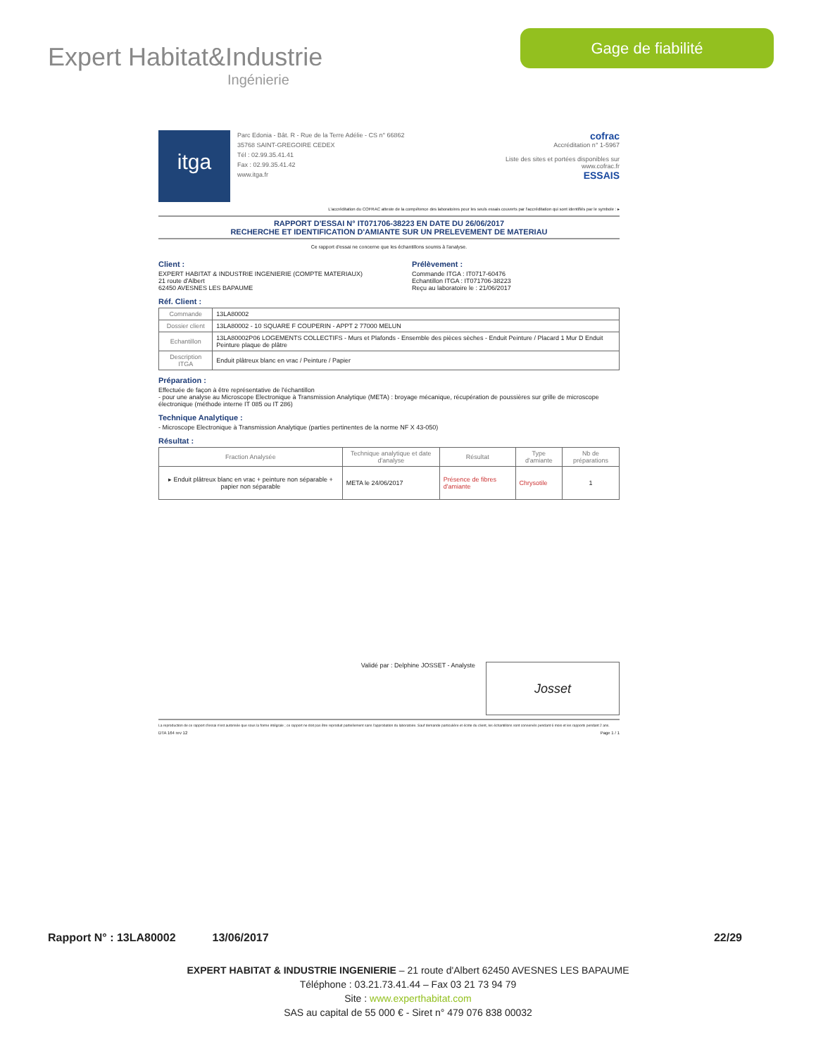Expert Habitat&Industrie
Ingénierie
Gage de fiabilité
itga
Parc Edonia - Bât. R - Rue de la Terre Adélie - CS n° 66862
35768 SAINT-GREGOIRE CEDEX
Tél : 02.99.35.41.41
Fax : 02.99.35.41.42
www.itga.fr
cofrac
Accréditation n° 1-5967
Liste des sites et portées disponibles sur www.cofrac.fr
ESSAIS
L'accréditation du COFRAC atteste de la compétence des laboratoires pour les seuls essais couverts par l'accréditation qui sont identifiés par le symbole : ▸
RAPPORT D'ESSAI N° IT071706-38223 EN DATE DU 26/06/2017
RECHERCHE ET IDENTIFICATION D'AMIANTE SUR UN PRELEVEMENT DE MATERIAU
Ce rapport d'essai ne concerne que les échantillons soumis à l'analyse.
Client :
EXPERT HABITAT & INDUSTRIE INGENIERIE (COMPTE MATERIAUX)
21 route d'Albert
62450 AVESNES LES BAPAUME
Prélèvement :
Commande ITGA : IT0717-60476
Echantillon ITGA : IT071706-38223
Reçu au laboratoire le : 21/06/2017
Réf. Client :
| Commande | 13LA80002 |
| Dossier client | 13LA80002 - 10 SQUARE F COUPERIN - APPT 2 77000 MELUN |
| Echantillon | 13LA80002P06 LOGEMENTS COLLECTIFS - Murs et Plafonds - Ensemble des pièces sèches - Enduit Peinture / Placard 1 Mur D Enduit Peinture plaque de plâtre |
| Description ITGA | Enduit plâtreux blanc en vrac / Peinture / Papier |
Préparation :
Effectuée de façon à être représentative de l'échantillon
- pour une analyse au Microscope Electronique à Transmission Analytique (META) : broyage mécanique, récupération de poussières sur grille de microscope électronique (méthode interne IT 085 ou IT 286)
Technique Analytique :
- Microscope Electronique à Transmission Analytique (parties pertinentes de la norme NF X 43-050)
Résultat :
| Fraction Analysée | Technique analytique et date d'analyse | Résultat | Type d'amiante | Nb de préparations |
| --- | --- | --- | --- | --- |
| ▸ Enduit plâtreux blanc en vrac + peinture non séparable + papier non séparable | META le 24/06/2017 | Présence de fibres d'amiante | Chrysotile | 1 |
Validé par : Delphine JOSSET - Analyste
Josset
La reproduction de ce rapport d'essai n'est autorisée que sous la forme intégrale ; ce rapport ne doit pas être reproduit partiellement sans l'approbation du laboratoire. Sauf demande particulière et écrite du client, les échantillons sont conservés pendant 6 mois et les rapports pendant 2 ans.
DTA 164 rev 12 Page 1 / 1
Rapport N° : 13LA80002 13/06/2017 22/29
EXPERT HABITAT & INDUSTRIE INGENIERIE – 21 route d'Albert 62450 AVESNES LES BAPAUME
Téléphone : 03.21.73.41.44 – Fax 03 21 73 94 79
Site : www.experthabitat.com
SAS au capital de 55 000 € - Siret n° 479 076 838 00032